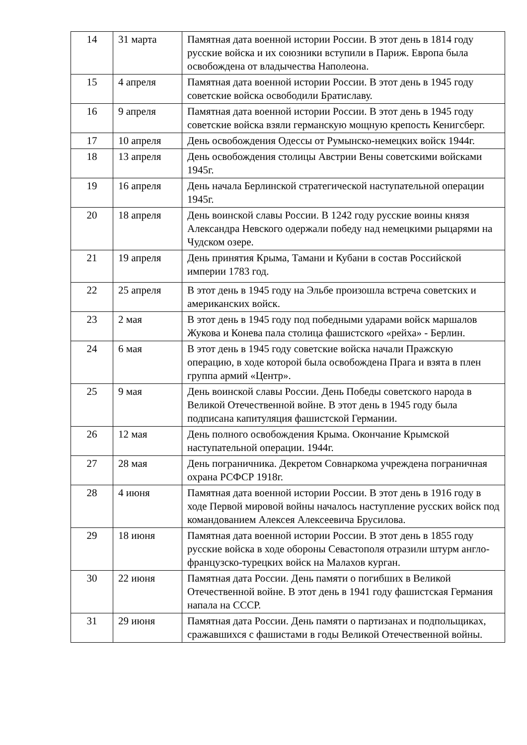| 14 | 31 марта | Памятная дата военной истории России. В этот день в 1814 году русские войска и их союзники вступили в Париж. Европа была освобождена от владычества Наполеона. |
| 15 | 4 апреля | Памятная дата военной истории России. В этот день в 1945 году советские войска освободили Братиславу. |
| 16 | 9 апреля | Памятная дата военной истории России. В этот день в 1945 году советские войска взяли германскую мощную крепость Кенигсберг. |
| 17 | 10 апреля | День освобождения Одессы от Румынско-немецких войск 1944г. |
| 18 | 13 апреля | День освобождения столицы Австрии Вены советскими войсками 1945г. |
| 19 | 16 апреля | День начала Берлинской стратегической наступательной операции 1945г. |
| 20 | 18 апреля | День воинской славы России. В 1242 году русские воины князя Александра Невского одержали победу над немецкими рыцарями на Чудском озере. |
| 21 | 19 апреля | День принятия Крыма, Тамани и Кубани в состав Российской империи 1783 год. |
| 22 | 25 апреля | В этот день в 1945 году на Эльбе произошла встреча советских и американских войск. |
| 23 | 2 мая | В этот день в 1945 году под победными ударами войск маршалов Жукова и Конева пала столица фашистского «рейха» - Берлин. |
| 24 | 6 мая | В этот день в 1945 году советские войска начали Пражскую операцию, в ходе которой была освобождена Прага и взята в плен группа армий «Центр». |
| 25 | 9 мая | День воинской славы России. День Победы советского народа в Великой Отечественной войне. В этот день в 1945 году была подписана капитуляция фашистской Германии. |
| 26 | 12 мая | День полного освобождения Крыма. Окончание Крымской наступательной операции. 1944г. |
| 27 | 28 мая | День пограничника. Декретом Совнаркома учреждена пограничная охрана РСФСР 1918г. |
| 28 | 4 июня | Памятная дата военной истории России. В этот день в 1916 году в ходе Первой мировой войны началось наступление русских войск под командованием Алексея Алексеевича Брусилова. |
| 29 | 18 июня | Памятная дата военной истории России. В этот день в 1855 году русские войска в ходе обороны Севастополя отразили штурм англо-французско-турецких войск на Малахов курган. |
| 30 | 22 июня | Памятная дата России. День памяти о погибших в Великой Отечественной войне. В этот день в 1941 году фашистская Германия напала на СССР. |
| 31 | 29 июня | Памятная дата России. День памяти о партизанах и подпольщиках, сражавшихся с фашистами в годы Великой Отечественной войны. |